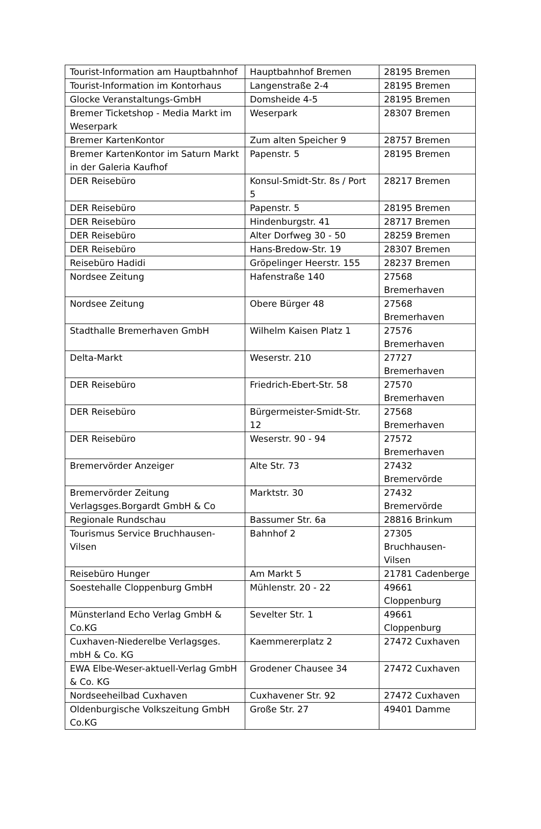| Tourist-Information am Hauptbahnhof | Hauptbahnhof Bremen | 28195 Bremen |
| Tourist-Information im Kontorhaus | Langenstraße 2-4 | 28195 Bremen |
| Glocke Veranstaltungs-GmbH | Domsheide 4-5 | 28195 Bremen |
| Bremer Ticketshop - Media Markt im Weserpark | Weserpark | 28307 Bremen |
| Bremer KartenKontor | Zum alten Speicher 9 | 28757 Bremen |
| Bremer KartenKontor im Saturn Markt in der Galeria Kaufhof | Papenstr. 5 | 28195 Bremen |
| DER Reisebüro | Konsul-Smidt-Str. 8s / Port 5 | 28217 Bremen |
| DER Reisebüro | Papenstr. 5 | 28195 Bremen |
| DER Reisebüro | Hindenburgstr. 41 | 28717 Bremen |
| DER Reisebüro | Alter Dorfweg 30 - 50 | 28259 Bremen |
| DER Reisebüro | Hans-Bredow-Str. 19 | 28307 Bremen |
| Reisebüro Hadidi | Gröpelinger Heerstr. 155 | 28237 Bremen |
| Nordsee Zeitung | Hafenstraße 140 | 27568 Bremerhaven |
| Nordsee Zeitung | Obere Bürger 48 | 27568 Bremerhaven |
| Stadthalle Bremerhaven GmbH | Wilhelm Kaisen Platz 1 | 27576 Bremerhaven |
| Delta-Markt | Weserstr. 210 | 27727 Bremerhaven |
| DER Reisebüro | Friedrich-Ebert-Str. 58 | 27570 Bremerhaven |
| DER Reisebüro | Bürgermeister-Smidt-Str. 12 | 27568 Bremerhaven |
| DER Reisebüro | Weserstr. 90 - 94 | 27572 Bremerhaven |
| Bremervörder Anzeiger | Alte Str. 73 | 27432 Bremervörde |
| Bremervörder Zeitung Verlagsges.Borgardt GmbH & Co | Marktstr. 30 | 27432 Bremervörde |
| Regionale Rundschau | Bassumer Str. 6a | 28816 Brinkum |
| Tourismus Service Bruchhausen-Vilsen | Bahnhof 2 | 27305 Bruchhausen-Vilsen |
| Reisebüro Hunger | Am Markt 5 | 21781 Cadenberge |
| Soestehalle Cloppenburg GmbH | Mühlenstr. 20 - 22 | 49661 Cloppenburg |
| Münsterland Echo Verlag GmbH & Co.KG | Sevelter Str. 1 | 49661 Cloppenburg |
| Cuxhaven-Niederelbe Verlagsges. mbH & Co. KG | Kaemmererplatz 2 | 27472 Cuxhaven |
| EWA Elbe-Weser-aktuell-Verlag GmbH & Co. KG | Grodener Chausee 34 | 27472 Cuxhaven |
| Nordseeheilbad Cuxhaven | Cuxhavener Str. 92 | 27472 Cuxhaven |
| Oldenburgische Volkszeitung GmbH Co.KG | Große Str. 27 | 49401 Damme |